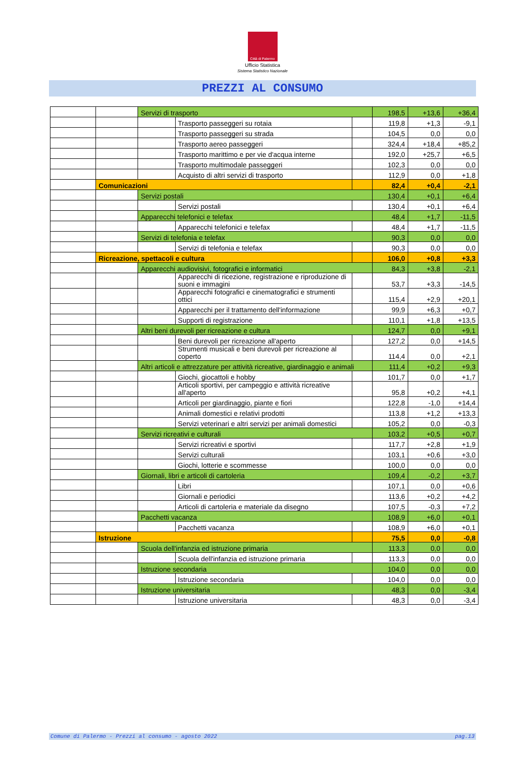Città di Palermo
Ufficio Statistica
Sistema Statistico Nazionale
PREZZI AL CONSUMO
| | | Servizi di trasporto | | | 198,5 | +13,6 | +36,4 |
| | | | Trasporto passeggeri su rotaia | | 119,8 | +1,3 | -9,1 |
| | | | Trasporto passeggeri su strada | | 104,5 | 0,0 | 0,0 |
| | | | Trasporto aereo passeggeri | | 324,4 | +18,4 | +85,2 |
| | | | Trasporto marittimo e per vie d'acqua interne | | 192,0 | +25,7 | +6,5 |
| | | | Trasporto multimodale passeggeri | | 102,3 | 0,0 | 0,0 |
| | | | Acquisto di altri servizi di trasporto | | 112,9 | 0,0 | +1,8 |
| | Comunicazioni | | | | 82,4 | +0,4 | -2,1 |
| | | Servizi postali | | | 130,4 | +0,1 | +6,4 |
| | | | Servizi postali | | 130,4 | +0,1 | +6,4 |
| | | Apparecchi telefonici e telefax | | | 48,4 | +1,7 | -11,5 |
| | | | Apparecchi telefonici e telefax | | 48,4 | +1,7 | -11,5 |
| | | Servizi di telefonia e telefax | | | 90,3 | 0,0 | 0,0 |
| | | | Servizi di telefonia e telefax | | 90,3 | 0,0 | 0,0 |
| | Ricreazione, spettacoli e cultura | | | | 106,0 | +0,8 | +3,3 |
| | | Apparecchi audiovisivi, fotografici e informatici | | | 84,3 | +3,8 | -2,1 |
| | | | Apparecchi di ricezione, registrazione e riproduzione di suoni e immagini | | 53,7 | +3,3 | -14,5 |
| | | | Apparecchi fotografici e cinematografici e strumenti ottici | | 115,4 | +2,9 | +20,1 |
| | | | Apparecchi per il trattamento dell'informazione | | 99,9 | +6,3 | +0,7 |
| | | | Supporti di registrazione | | 110,1 | +1,8 | +13,5 |
| | | Altri beni durevoli per ricreazione e cultura | | | 124,7 | 0,0 | +9,1 |
| | | | Beni durevoli per ricreazione all'aperto | | 127,2 | 0,0 | +14,5 |
| | | | Strumenti musicali e beni durevoli per ricreazione al coperto | | 114,4 | 0,0 | +2,1 |
| | | Altri articoli e attrezzature per attività ricreative, giardinaggio e animali | | | 111,4 | +0,2 | +9,3 |
| | | | Giochi, giocattoli e hobby | | 101,7 | 0,0 | +1,7 |
| | | | Articoli sportivi, per campeggio e attività ricreative all'aperto | | 95,8 | +0,2 | +4,1 |
| | | | Articoli per giardinaggio, piante e fiori | | 122,8 | -1,0 | +14,4 |
| | | | Animali domestici e relativi prodotti | | 113,8 | +1,2 | +13,3 |
| | | | Servizi veterinari e altri servizi per animali domestici | | 105,2 | 0,0 | -0,3 |
| | | Servizi ricreativi e culturali | | | 103,2 | +0,5 | +0,7 |
| | | | Servizi ricreativi e sportivi | | 117,7 | +2,8 | +1,9 |
| | | | Servizi culturali | | 103,1 | +0,6 | +3,0 |
| | | | Giochi, lotterie e scommesse | | 100,0 | 0,0 | 0,0 |
| | | Giornali, libri e articoli di cartoleria | | | 109,4 | -0,2 | +3,7 |
| | | | Libri | | 107,1 | 0,0 | +0,6 |
| | | | Giornali e periodici | | 113,6 | +0,2 | +4,2 |
| | | | Articoli di cartoleria e materiale da disegno | | 107,5 | -0,3 | +7,2 |
| | | Pacchetti vacanza | | | 108,9 | +6,0 | +0,1 |
| | | | Pacchetti vacanza | | 108,9 | +6,0 | +0,1 |
| | Istruzione | | | | 75,5 | 0,0 | -0,8 |
| | | Scuola dell'infanzia ed istruzione primaria | | | 113,3 | 0,0 | 0,0 |
| | | | Scuola dell'infanzia ed istruzione primaria | | 113,3 | 0,0 | 0,0 |
| | | Istruzione secondaria | | | 104,0 | 0,0 | 0,0 |
| | | | Istruzione secondaria | | 104,0 | 0,0 | 0,0 |
| | | Istruzione universitaria | | | 48,3 | 0,0 | -3,4 |
| | | | Istruzione universitaria | | 48,3 | 0,0 | -3,4 |
Comune di Palermo - Prezzi al consumo - agosto 2022 pag.13